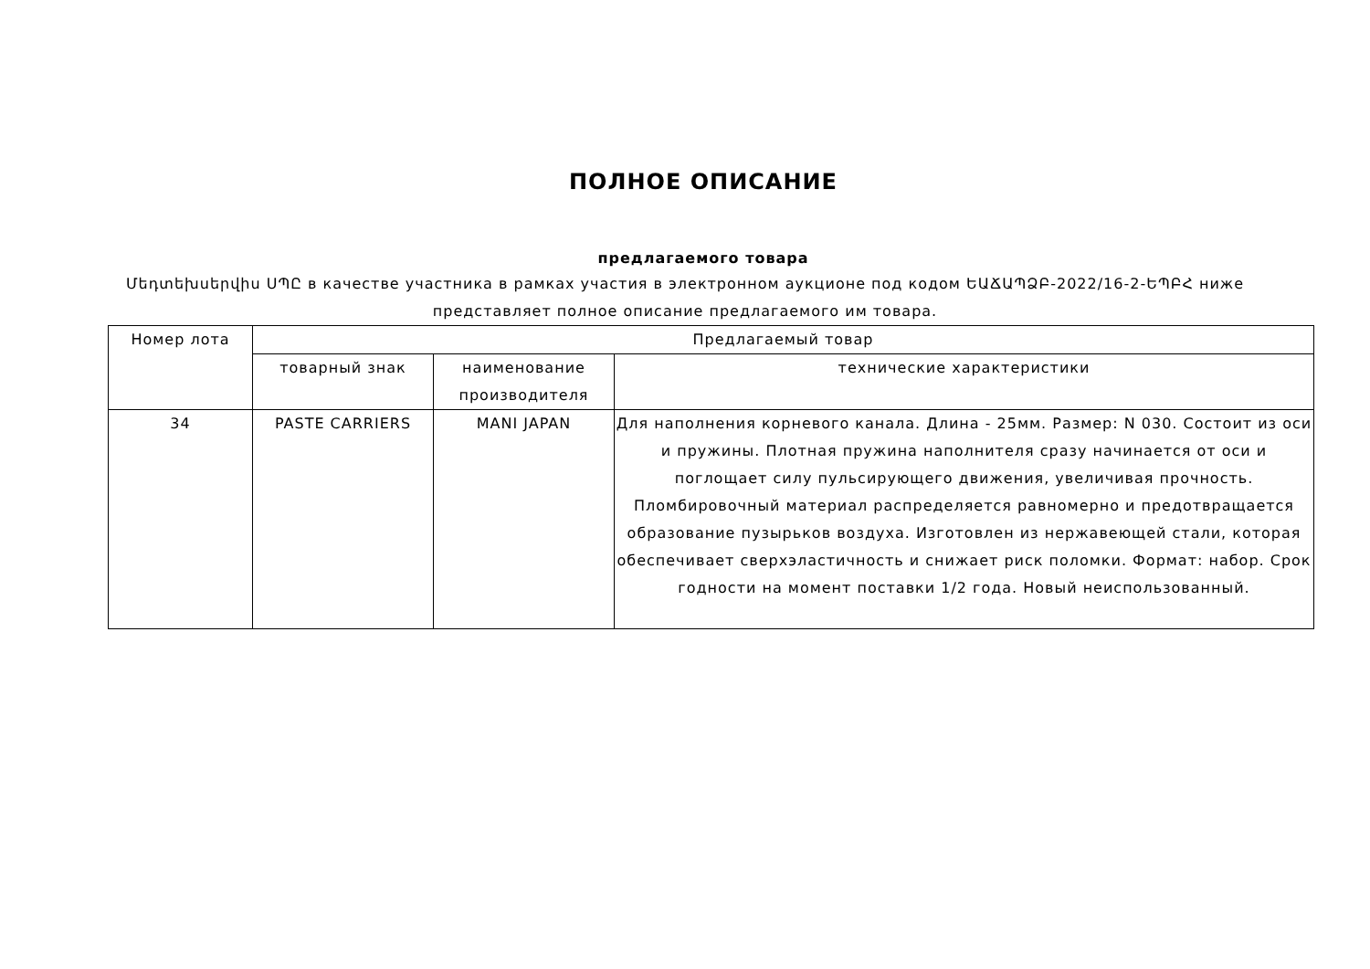ПОЛНОЕ ОПИСАНИЕ
предлагаемого товара
Մեդտեխսերվիս ՍՊԸ в качестве участника в рамках участия в электронном аукционе под кодом ԵԱՃԱՊՁԲ-2022/16-2-ԵՊԲՀ ниже представляет полное описание предлагаемого им товара.
| Номер лота | Предлагаемый товар | | |
| --- | --- | --- | --- |
| | товарный знак | наименование производителя | технические характеристики |
| 34 | PASTE CARRIERS | MANI JAPAN | Для наполнения корневого канала. Длина - 25мм. Размер: N 030. Состоит из оси и пружины. Плотная пружина наполнителя сразу начинается от оси и поглощает силу пульсирующего движения, увеличивая прочность. Пломбировочный материал распределяется равномерно и предотвращается образование пузырьков воздуха. Изготовлен из нержавеющей стали, которая обеспечивает сверхэластичность и снижает риск поломки. Формат: набор. Срок годности на момент поставки 1/2 года. Новый неиспользованный. |